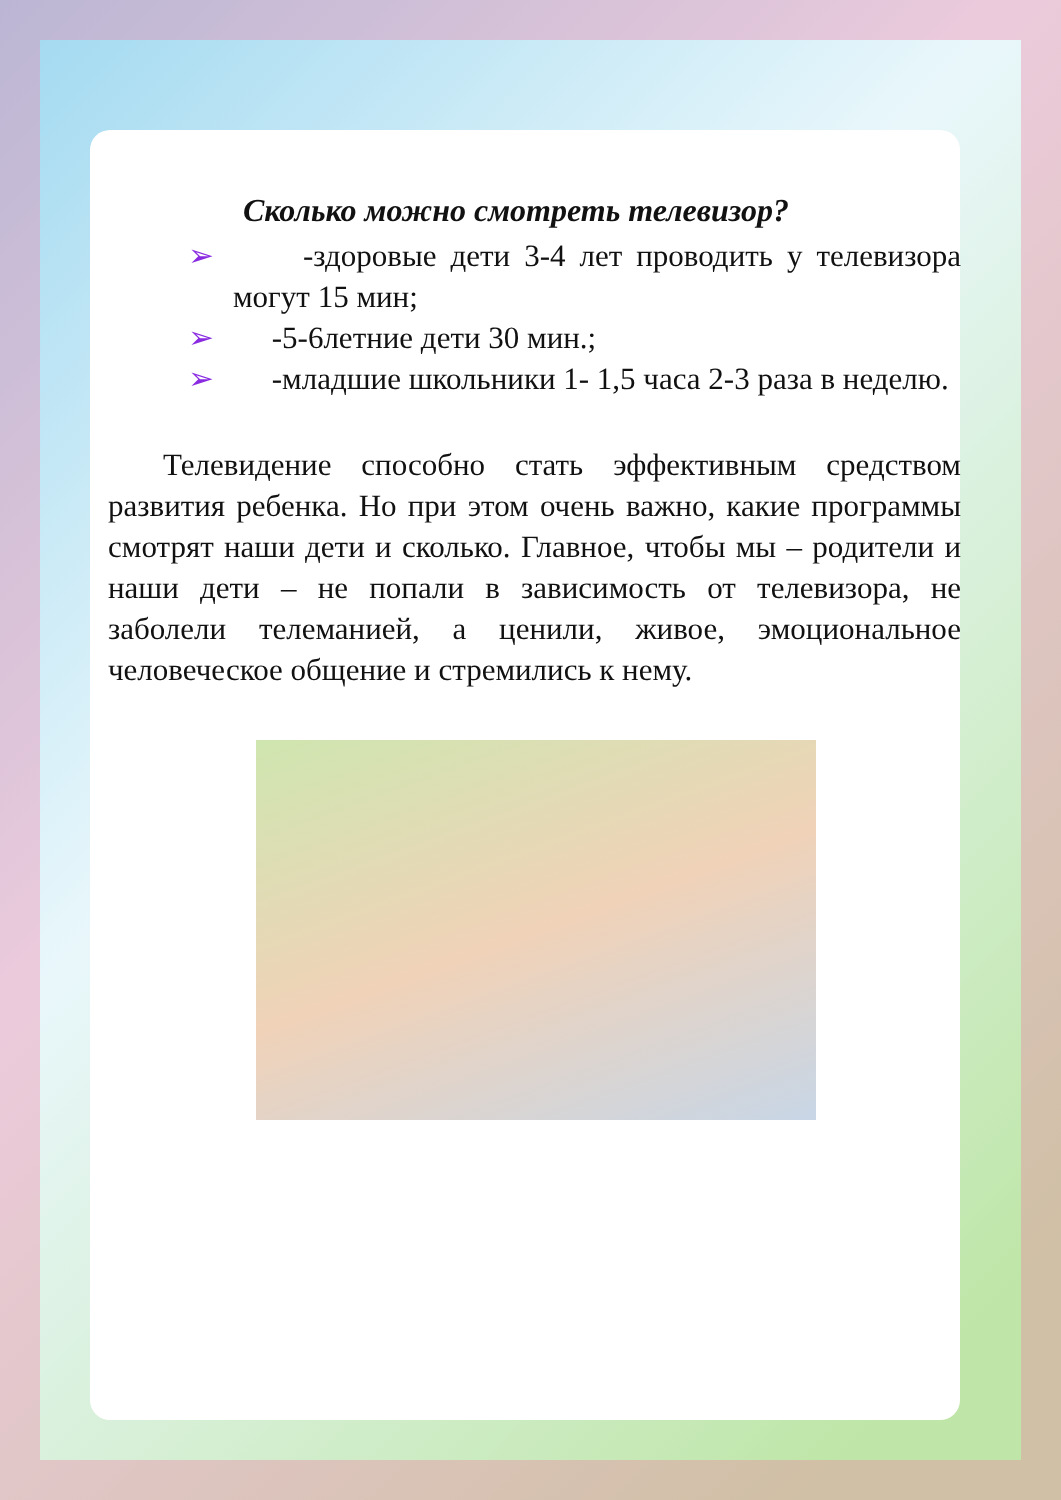Сколько можно смотреть телевизор?
➢ -здоровые дети 3-4 лет проводить у телевизора могут 15 мин;
➢ -5-6летние дети 30 мин.;
➢ -младшие школьники 1- 1,5 часа 2-3 раза в неделю.
Телевидение способно стать эффективным средством развития ребенка. Но при этом очень важно, какие программы смотрят наши дети и сколько. Главное, чтобы мы – родители и наши дети – не попали в зависимость от телевизора, не заболели телеманией, а ценили, живое, эмоциональное человеческое общение и стремились к нему.